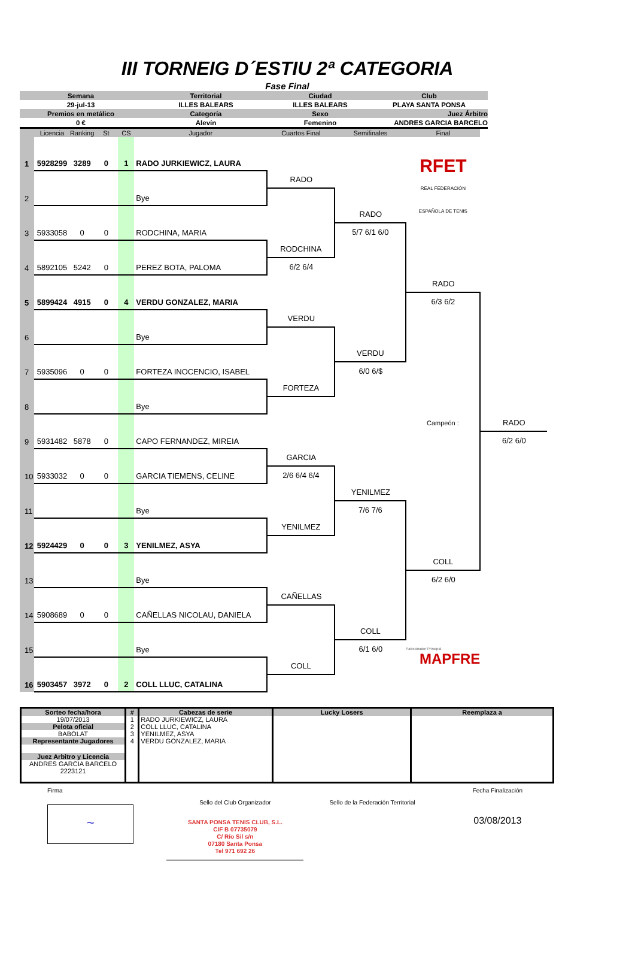III TORNEIG D´ESTIU 2ª CATEGORIA
Fase Final
| Semana | Territorial | Ciudad | Club |
| 29-jul-13 | ILLES BALEARS | ILLES BALEARS | PLAYA SANTA PONSA |
| Premios en metálico | Categoría | Sexo | Juez Árbitro |
| 0 € | Alevín | Femenino | ANDRES GARCIA BARCELO |
| | Licencia | Ranking | St | CS | Jugador | Cuartos Final | Semifinales | Final | |
| 1 | 5928299 | 3289 | 0 | 1 | RADO JURKIEWICZ, LAURA | | | | |
| | | | | | | | | RFET REAL FEDERACIÓN ESPAÑOLA DE TENIS | |
| 2 | | | | | Bye | RADO | | | |
| 3 | 5933058 | 0 | 0 | | RODCHINA, MARIA | | RADO | | |
| | | | | | | | 5/7 6/1 6/0 | | |
| 4 | 5892105 | 5242 | 0 | | PEREZ BOTA, PALOMA | RODCHINA | | | |
| | | | | | | 6/2 6/4 | | | |
| 5 | 5899424 | 4915 | 0 | 4 | VERDU GONZALEZ, MARIA | | | RADO | |
| | | | | | | | | 6/3 6/2 | |
| 6 | | | | | Bye | VERDU | | | |
| 7 | 5935096 | 0 | 0 | | FORTEZA INOCENCIO, ISABEL | | VERDU | | |
| | | | | | | | 6/0 6/$ | | |
| 8 | | | | | Bye | FORTEZA | | | |
| 9 | 5931482 | 5878 | 0 | | CAPO FERNANDEZ, MIREIA | | | Campeón : | RADO |
| | | | | | | | | | 6/2 6/0 |
| 10 | 5933032 | 0 | 0 | | GARCIA TIEMENS, CELINE | GARCIA | | | |
| | | | | | | 2/6 6/4 6/4 | | | |
| 11 | | | | | Bye | | YENILMEZ | | |
| | | | | | | | 7/6 7/6 | | |
| 12 | 5924429 | 0 | 0 | 3 | YENILMEZ, ASYA | YENILMEZ | | | |
| 13 | | | | | Bye | | | COLL | |
| | | | | | | | | 6/2 6/0 | |
| 14 | 5908689 | 0 | 0 | | CAÑELLAS NICOLAU, DANIELA | CAÑELLAS | | | |
| 15 | | | | | Bye | | COLL | | |
| | | | | | | | 6/1 6/0 | Patrocinador Principal MAPFRE | |
| 16 | 5903457 | 3972 | 0 | 2 | COLL LLUC, CATALINA | COLL | | | |
| Sorteo fecha/hora | # | Cabezas de serie | Lucky Losers | Reemplaza a |
| 19/07/2013 | 1 2 3 4 | RADO JURKIEWICZ, LAURA COLL LLUC, CATALINA YENILMEZ, ASYA VERDU GONZALEZ, MARIA | | |
| Pelota oficial | | | | |
| BABOLAT | | | | |
| Representante Jugadores | | | | |
| Juez Arbitro y Licencia | | | | |
| ANDRES GARCIA BARCELO 2223121 | | | | |
Firma
~
Sello del Club Organizador
SANTA PONSA TENIS CLUB, S.L.
CIF B 07735079
C/ Río Sil s/n
07180 Santa Ponsa
Tel 971 692 26
Sello de la Federación Territorial
Fecha Finalización
03/08/2013